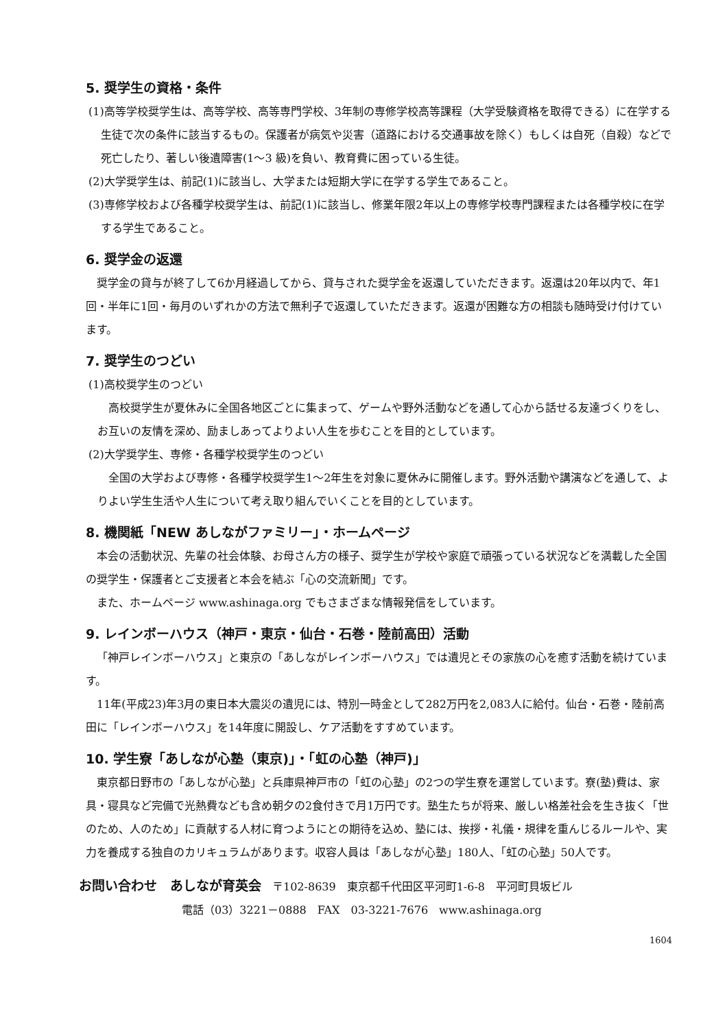5. 奨学生の資格・条件
(1)高等学校奨学生は、高等学校、高等専門学校、3年制の専修学校高等課程（大学受験資格を取得できる）に在学する生徒で次の条件に該当するもの。保護者が病気や災害（道路における交通事故を除く）もしくは自死（自殺）などで死亡したり、著しい後遺障害(1～3 級)を負い、教育費に困っている生徒。
(2)大学奨学生は、前記(1)に該当し、大学または短期大学に在学する学生であること。
(3)専修学校および各種学校奨学生は、前記(1)に該当し、修業年限2年以上の専修学校専門課程または各種学校に在学する学生であること。
6. 奨学金の返還
奨学金の貸与が終了して6か月経過してから、貸与された奨学金を返還していただきます。返還は20年以内で、年1回・半年に1回・毎月のいずれかの方法で無利子で返還していただきます。返還が困難な方の相談も随時受け付けています。
7. 奨学生のつどい
(1)高校奨学生のつどい
高校奨学生が夏休みに全国各地区ごとに集まって、ゲームや野外活動などを通して心から話せる友達づくりをし、お互いの友情を深め、励ましあってよりよい人生を歩むことを目的としています。
(2)大学奨学生、専修・各種学校奨学生のつどい
全国の大学および専修・各種学校奨学生1～2年生を対象に夏休みに開催します。野外活動や講演などを通して、よりよい学生生活や人生について考え取り組んでいくことを目的としています。
8. 機関紙「NEW あしながファミリー」・ホームページ
本会の活動状況、先輩の社会体験、お母さん方の様子、奨学生が学校や家庭で頑張っている状況などを満載した全国の奨学生・保護者とご支援者と本会を結ぶ「心の交流新聞」です。
また、ホームページ www.ashinaga.org でもさまざまな情報発信をしています。
9. レインボーハウス（神戸・東京・仙台・石巻・陸前高田）活動
「神戸レインボーハウス」と東京の「あしながレインボーハウス」では遺児とその家族の心を癒す活動を続けています。
11年(平成23)年3月の東日本大震災の遺児には、特別一時金として282万円を2,083人に給付。仙台・石巻・陸前高田に「レインボーハウス」を14年度に開設し、ケア活動をすすめています。
10. 学生寮「あしなが心塾（東京)」・「虹の心塾（神戸)」
東京都日野市の「あしなが心塾」と兵庫県神戸市の「虹の心塾」の2つの学生寮を運営しています。寮(塾)費は、家具・寝具など完備で光熱費なども含め朝夕の2食付きで月1万円です。塾生たちが将来、厳しい格差社会を生き抜く「世のため、人のため」に貢献する人材に育つようにとの期待を込め、塾には、挨拶・礼儀・規律を重んじるルールや、実力を養成する独自のカリキュラムがあります。収容人員は「あしなが心塾」180人、「虹の心塾」50人です。
お問い合わせ　あしなが育英会　〒102-8639　東京都千代田区平河町1-6-8　平河町貝坂ビル
電話（03）3221－0888　FAX　03-3221-7676　www.ashinaga.org
1604